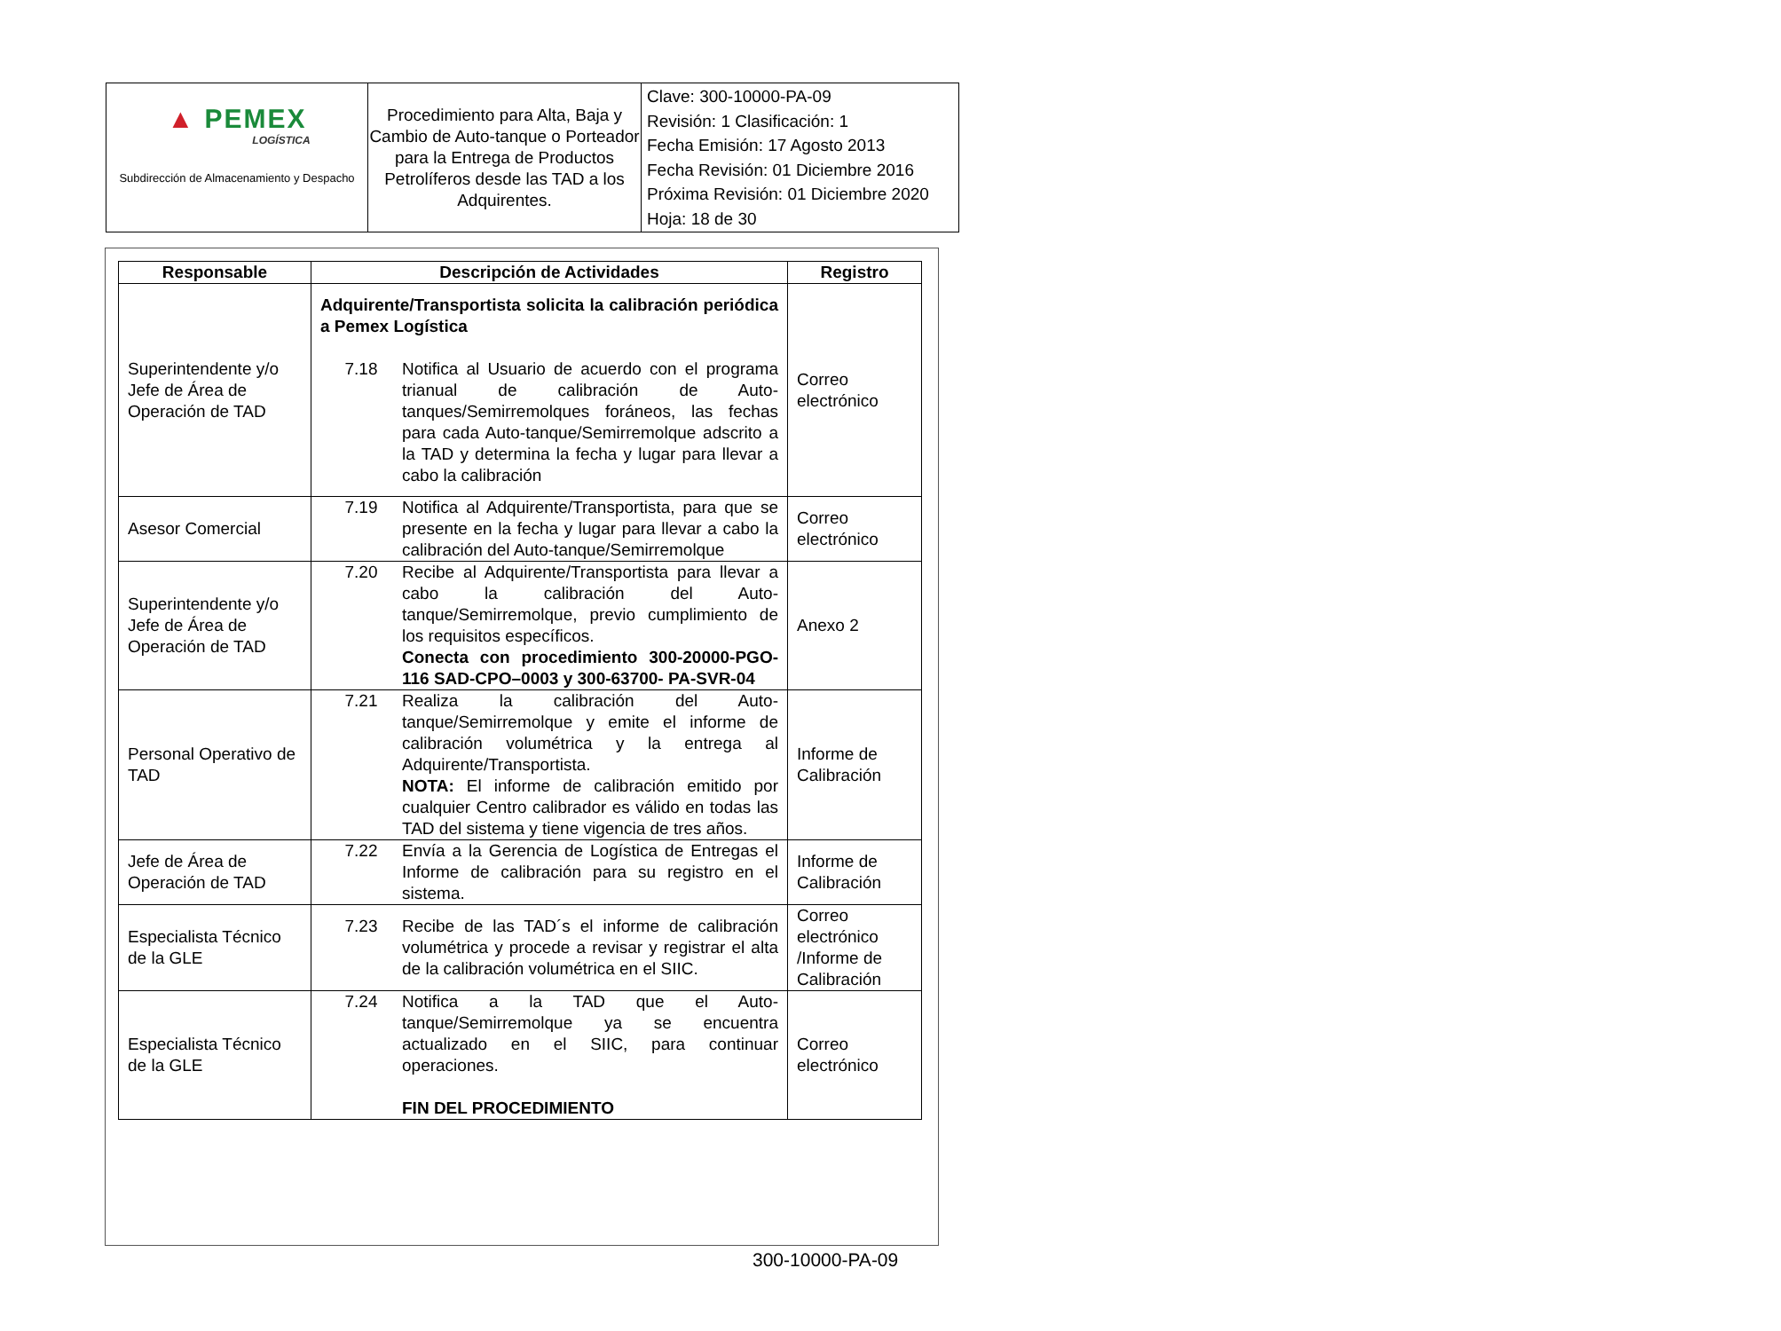| ▲ PEMEX LOGÍSTICA Subdirección de Almacenamiento y Despacho | Procedimiento para Alta, Baja y Cambio de Auto-tanque o Porteador para la Entrega de Productos Petrolíferos desde las TAD a los Adquirentes. | Clave: 300-10000-PA-09 Revisión: 1 Clasificación: 1 Fecha Emisión: 17 Agosto 2013 Fecha Revisión: 01 Diciembre 2016 Próxima Revisión: 01 Diciembre 2020 Hoja: 18 de 30 |
| Responsable | Descripción de Actividades | Registro |
| --- | --- | --- |
| Superintendente y/o Jefe de Área de Operación de TAD | Adquirente/Transportista solicita la calibración periódica a Pemex Logística 7.18 Notifica al Usuario de acuerdo con el programa trianual de calibración de Auto-tanques/Semirremolques foráneos, las fechas para cada Auto-tanque/Semirremolque adscrito a la TAD y determina la fecha y lugar para llevar a cabo la calibración | Correo electrónico |
| Asesor Comercial | 7.19 Notifica al Adquirente/Transportista, para que se presente en la fecha y lugar para llevar a cabo la calibración del Auto-tanque/Semirremolque | Correo electrónico |
| Superintendente y/o Jefe de Área de Operación de TAD | 7.20 Recibe al Adquirente/Transportista para llevar a cabo la calibración del Auto-tanque/Semirremolque, previo cumplimiento de los requisitos específicos. Conecta con procedimiento 300-20000-PGO-116 SAD-CPO–0003 y 300-63700- PA-SVR-04 | Anexo 2 |
| Personal Operativo de TAD | 7.21 Realiza la calibración del Auto-tanque/Semirremolque y emite el informe de calibración volumétrica y la entrega al Adquirente/Transportista. NOTA: El informe de calibración emitido por cualquier Centro calibrador es válido en todas las TAD del sistema y tiene vigencia de tres años. | Informe de Calibración |
| Jefe de Área de Operación de TAD | 7.22 Envía a la Gerencia de Logística de Entregas el Informe de calibración para su registro en el sistema. | Informe de Calibración |
| Especialista Técnico de la GLE | 7.23 Recibe de las TAD´s el informe de calibración volumétrica y procede a revisar y registrar el alta de la calibración volumétrica en el SIIC. | Correo electrónico /Informe de Calibración |
| Especialista Técnico de la GLE | 7.24 Notifica a la TAD que el Auto-tanque/Semirremolque ya se encuentra actualizado en el SIIC, para continuar operaciones. FIN DEL PROCEDIMIENTO | Correo electrónico |
300-10000-PA-09